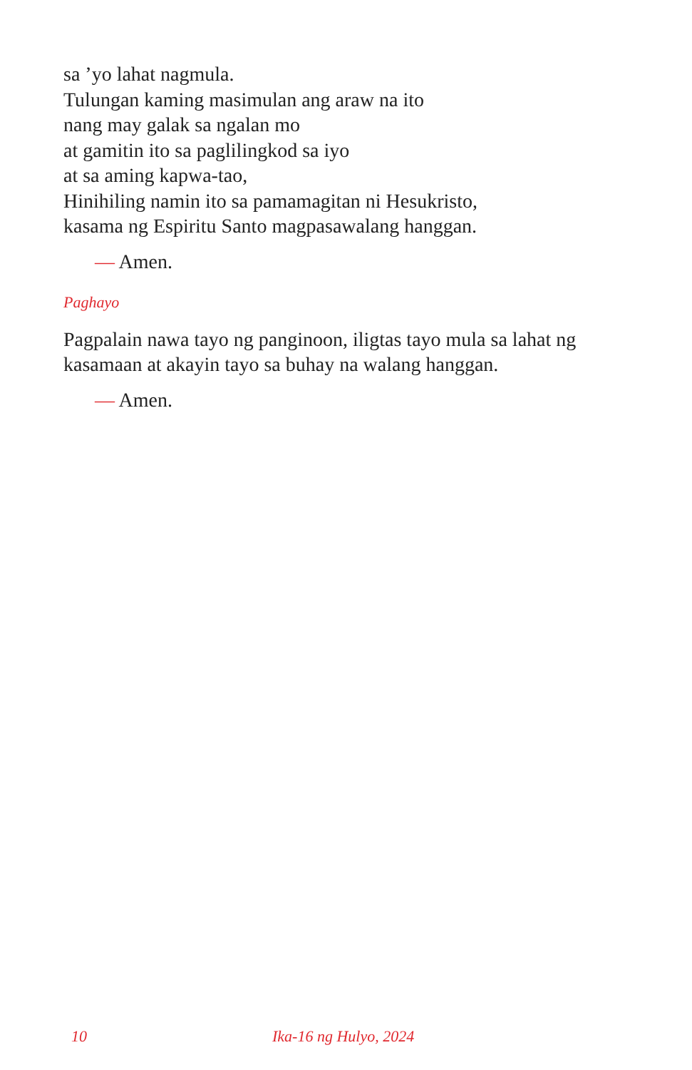sa ’yo lahat nagmula.
Tulungan kaming masimulan ang araw na ito
nang may galak sa ngalan mo
at gamitin ito sa paglilingkod sa iyo
at sa aming kapwa-tao,
Hinihiling namin ito sa pamamagitan ni Hesukristo,
kasama ng Espiritu Santo magpasawalang hanggan.
— Amen.
Paghayo
Pagpalain nawa tayo ng panginoon, iligtas tayo mula sa lahat ng kasamaan at akayin tayo sa buhay na walang hanggan.
— Amen.
10 Ika-16 ng Hulyo, 2024